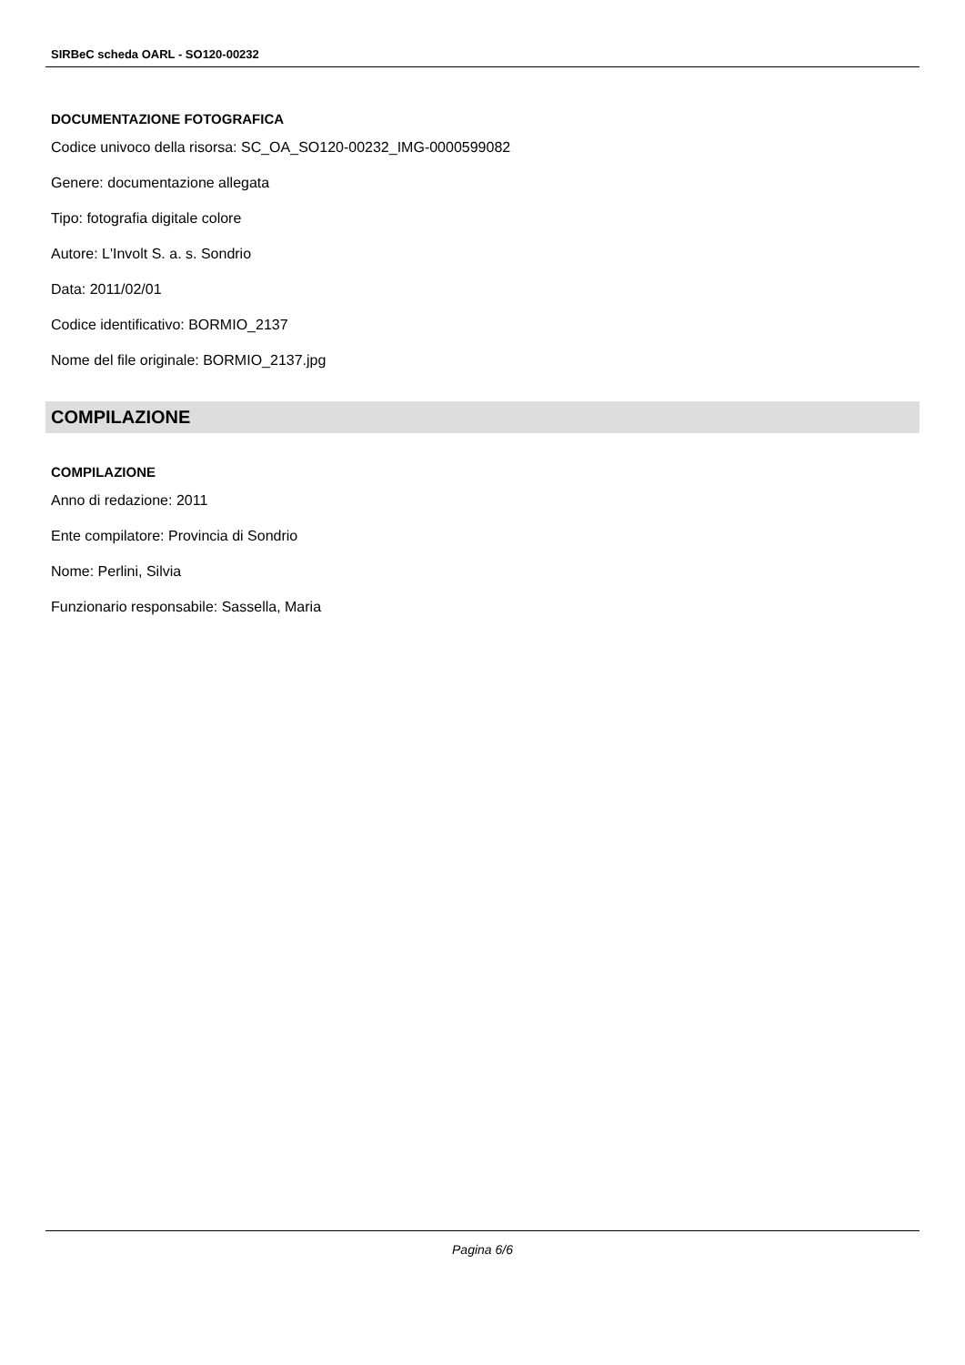SIRBeC scheda OARL - SO120-00232
DOCUMENTAZIONE FOTOGRAFICA
Codice univoco della risorsa: SC_OA_SO120-00232_IMG-0000599082
Genere: documentazione allegata
Tipo: fotografia digitale colore
Autore: L'Involt S. a. s. Sondrio
Data: 2011/02/01
Codice identificativo: BORMIO_2137
Nome del file originale: BORMIO_2137.jpg
COMPILAZIONE
COMPILAZIONE
Anno di redazione: 2011
Ente compilatore: Provincia di Sondrio
Nome: Perlini, Silvia
Funzionario responsabile: Sassella, Maria
Pagina 6/6